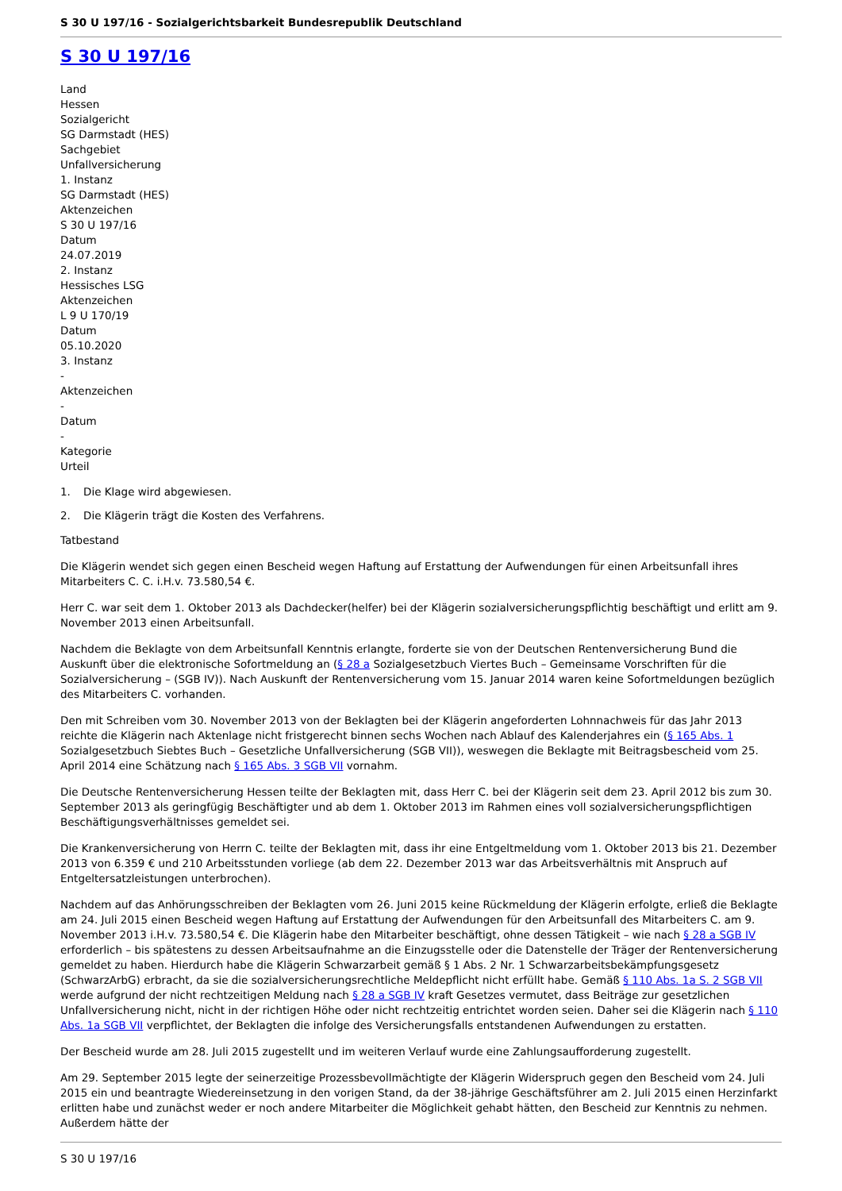S 30 U 197/16 - Sozialgerichtsbarkeit Bundesrepublik Deutschland
S 30 U 197/16
Land
Hessen
Sozialgericht
SG Darmstadt (HES)
Sachgebiet
Unfallversicherung
1. Instanz
SG Darmstadt (HES)
Aktenzeichen
S 30 U 197/16
Datum
24.07.2019
2. Instanz
Hessisches LSG
Aktenzeichen
L 9 U 170/19
Datum
05.10.2020
3. Instanz
-
Aktenzeichen
-
Datum
-
Kategorie
Urteil
1. Die Klage wird abgewiesen.
2. Die Klägerin trägt die Kosten des Verfahrens.
Tatbestand
Die Klägerin wendet sich gegen einen Bescheid wegen Haftung auf Erstattung der Aufwendungen für einen Arbeitsunfall ihres Mitarbeiters C. C. i.H.v. 73.580,54 €.
Herr C. war seit dem 1. Oktober 2013 als Dachdecker(helfer) bei der Klägerin sozialversicherungspflichtig beschäftigt und erlitt am 9. November 2013 einen Arbeitsunfall.
Nachdem die Beklagte von dem Arbeitsunfall Kenntnis erlangte, forderte sie von der Deutschen Rentenversicherung Bund die Auskunft über die elektronische Sofortmeldung an (§ 28 a Sozialgesetzbuch Viertes Buch – Gemeinsame Vorschriften für die Sozialversicherung – (SGB IV)). Nach Auskunft der Rentenversicherung vom 15. Januar 2014 waren keine Sofortmeldungen bezüglich des Mitarbeiters C. vorhanden.
Den mit Schreiben vom 30. November 2013 von der Beklagten bei der Klägerin angeforderten Lohnnachweis für das Jahr 2013 reichte die Klägerin nach Aktenlage nicht fristgerecht binnen sechs Wochen nach Ablauf des Kalenderjahres ein (§ 165 Abs. 1 Sozialgesetzbuch Siebtes Buch – Gesetzliche Unfallversicherung (SGB VII)), weswegen die Beklagte mit Beitragsbescheid vom 25. April 2014 eine Schätzung nach § 165 Abs. 3 SGB VII vornahm.
Die Deutsche Rentenversicherung Hessen teilte der Beklagten mit, dass Herr C. bei der Klägerin seit dem 23. April 2012 bis zum 30. September 2013 als geringfügig Beschäftigter und ab dem 1. Oktober 2013 im Rahmen eines voll sozialversicherungspflichtigen Beschäftigungsverhältnisses gemeldet sei.
Die Krankenversicherung von Herrn C. teilte der Beklagten mit, dass ihr eine Entgeltmeldung vom 1. Oktober 2013 bis 21. Dezember 2013 von 6.359 € und 210 Arbeitsstunden vorliege (ab dem 22. Dezember 2013 war das Arbeitsverhältnis mit Anspruch auf Entgeltersatzleistungen unterbrochen).
Nachdem auf das Anhörungsschreiben der Beklagten vom 26. Juni 2015 keine Rückmeldung der Klägerin erfolgte, erließ die Beklagte am 24. Juli 2015 einen Bescheid wegen Haftung auf Erstattung der Aufwendungen für den Arbeitsunfall des Mitarbeiters C. am 9. November 2013 i.H.v. 73.580,54 €. Die Klägerin habe den Mitarbeiter beschäftigt, ohne dessen Tätigkeit – wie nach § 28 a SGB IV erforderlich – bis spätestens zu dessen Arbeitsaufnahme an die Einzugsstelle oder die Datenstelle der Träger der Rentenversicherung gemeldet zu haben. Hierdurch habe die Klägerin Schwarzarbeit gemäß § 1 Abs. 2 Nr. 1 Schwarzarbeitsbekämpfungsgesetz (SchwarzArbG) erbracht, da sie die sozialversicherungsrechtliche Meldepflicht nicht erfüllt habe. Gemäß § 110 Abs. 1a S. 2 SGB VII werde aufgrund der nicht rechtzeitigen Meldung nach § 28 a SGB IV kraft Gesetzes vermutet, dass Beiträge zur gesetzlichen Unfallversicherung nicht, nicht in der richtigen Höhe oder nicht rechtzeitig entrichtet worden seien. Daher sei die Klägerin nach § 110 Abs. 1a SGB VII verpflichtet, der Beklagten die infolge des Versicherungsfalls entstandenen Aufwendungen zu erstatten.
Der Bescheid wurde am 28. Juli 2015 zugestellt und im weiteren Verlauf wurde eine Zahlungsaufforderung zugestellt.
Am 29. September 2015 legte der seinerzeitige Prozessbevollmächtigte der Klägerin Widerspruch gegen den Bescheid vom 24. Juli 2015 ein und beantragte Wiedereinsetzung in den vorigen Stand, da der 38-jährige Geschäftsführer am 2. Juli 2015 einen Herzinfarkt erlitten habe und zunächst weder er noch andere Mitarbeiter die Möglichkeit gehabt hätten, den Bescheid zur Kenntnis zu nehmen. Außerdem hätte der
S 30 U 197/16